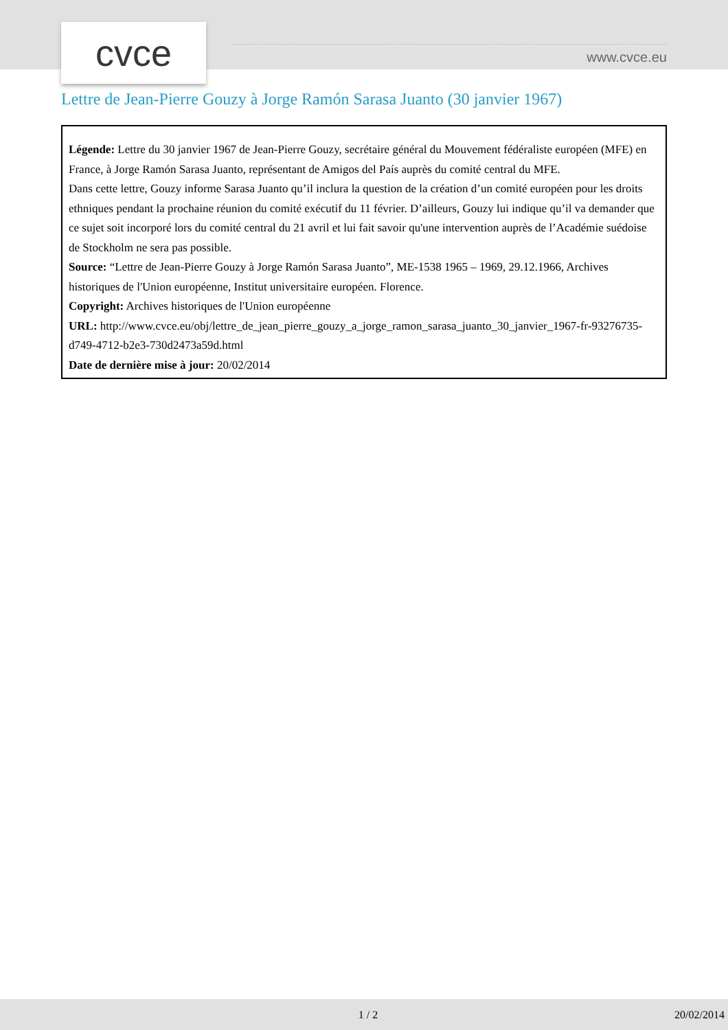cvce www.cvce.eu
Lettre de Jean-Pierre Gouzy à Jorge Ramón Sarasa Juanto (30 janvier 1967)
Légende: Lettre du 30 janvier 1967 de Jean-Pierre Gouzy, secrétaire général du Mouvement fédéraliste européen (MFE) en France, à Jorge Ramón Sarasa Juanto, représentant de Amigos del País auprès du comité central du MFE.
Dans cette lettre, Gouzy informe Sarasa Juanto qu’il inclura la question de la création d’un comité européen pour les droits ethniques pendant la prochaine réunion du comité exécutif du 11 février. D’ailleurs, Gouzy lui indique qu’il va demander que ce sujet soit incorporé lors du comité central du 21 avril et lui fait savoir qu'une intervention auprès de l’Académie suédoise de Stockholm ne sera pas possible.
Source: “Lettre de Jean-Pierre Gouzy à Jorge Ramón Sarasa Juanto”, ME-1538 1965 – 1969, 29.12.1966, Archives historiques de l'Union européenne, Institut universitaire européen. Florence.
Copyright: Archives historiques de l'Union européenne
URL: http://www.cvce.eu/obj/lettre_de_jean_pierre_gouzy_a_jorge_ramon_sarasa_juanto_30_janvier_1967-fr-93276735-d749-4712-b2e3-730d2473a59d.html
Date de dernière mise à jour: 20/02/2014
1 / 2 20/02/2014